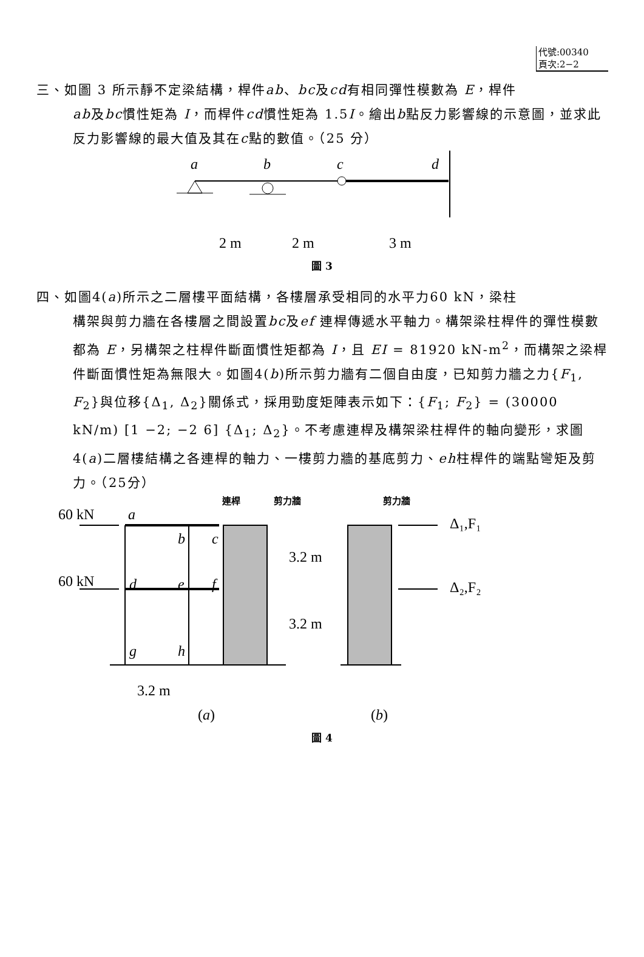代號:00340
頁次:2−2
三、如圖 3 所示靜不定梁結構，桿件ab、bc及cd有相同彈性模數為 E，桿件
ab及bc慣性矩為 I，而桿件cd慣性矩為 1.5I。繪出b點反力影響線的示意圖，並求此反力影響線的最大值及其在c點的數值。（25 分）
a
b
c
d
2 m
2 m
3 m
圖 3
四、如圖4(a)所示之二層樓平面結構，各樓層承受相同的水平力60 kN，梁柱
構架與剪力牆在各樓層之間設置bc及ef 連桿傳遞水平軸力。構架梁柱桿件的彈性模數都為 E，另構架之柱桿件斷面慣性矩都為 I，且 EI = 81920 kN-m<sup>2</sup>，而構架之梁桿件斷面慣性矩為無限大。如圖4(b)所示剪力牆有二個自由度，已知剪力牆之力{F<sub>1</sub>, F<sub>2</sub>}與位移{Δ<sub>1</sub>, Δ<sub>2</sub>}關係式，採用勁度矩陣表示如下：{F<sub>1</sub>; F<sub>2</sub>} = (30000 kN/m) [1 −2; −2 6] {Δ<sub>1</sub>; Δ<sub>2</sub>}。不考慮連桿及構架梁柱桿件的軸向變形，求圖4(a)二層樓結構之各連桿的軸力、一樓剪力牆的基底剪力、eh柱桿件的端點彎矩及剪力。（25分）
60 kN
60 kN
3.2 m
3.2 m
3.2 m
(a)
(b)
Δ₁,F₁
Δ₂,F₂
a
b
c
d
e
f
g
h
連桿
剪力牆
剪力牆
圖 4